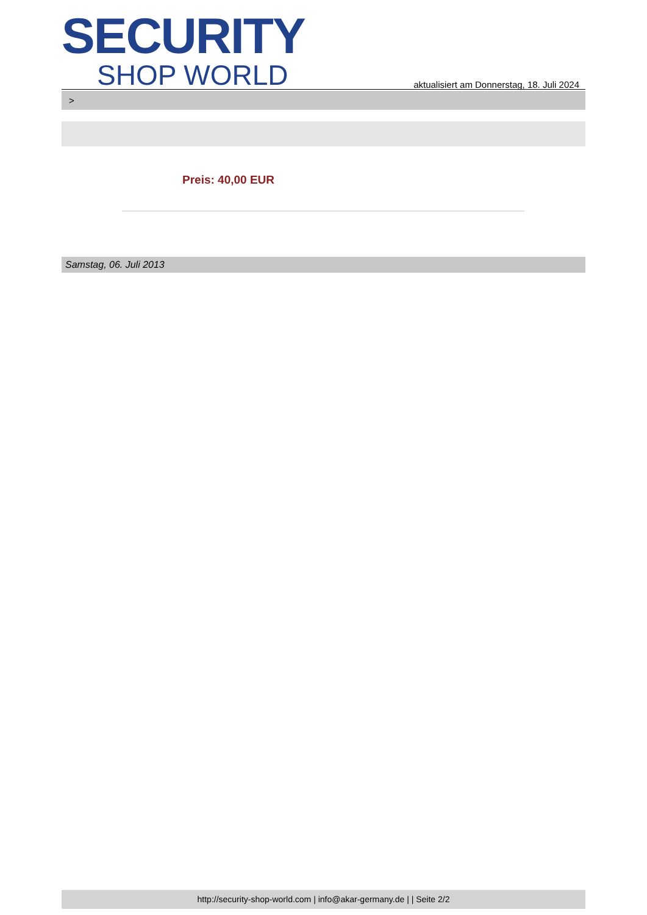SECURITY
SHOP WORLD
aktualisiert am Donnerstag, 18. Juli 2024
>
Preis: 40,00 EUR
Samstag, 06. Juli 2013
http://security-shop-world.com | info@akar-germany.de | | Seite 2/2